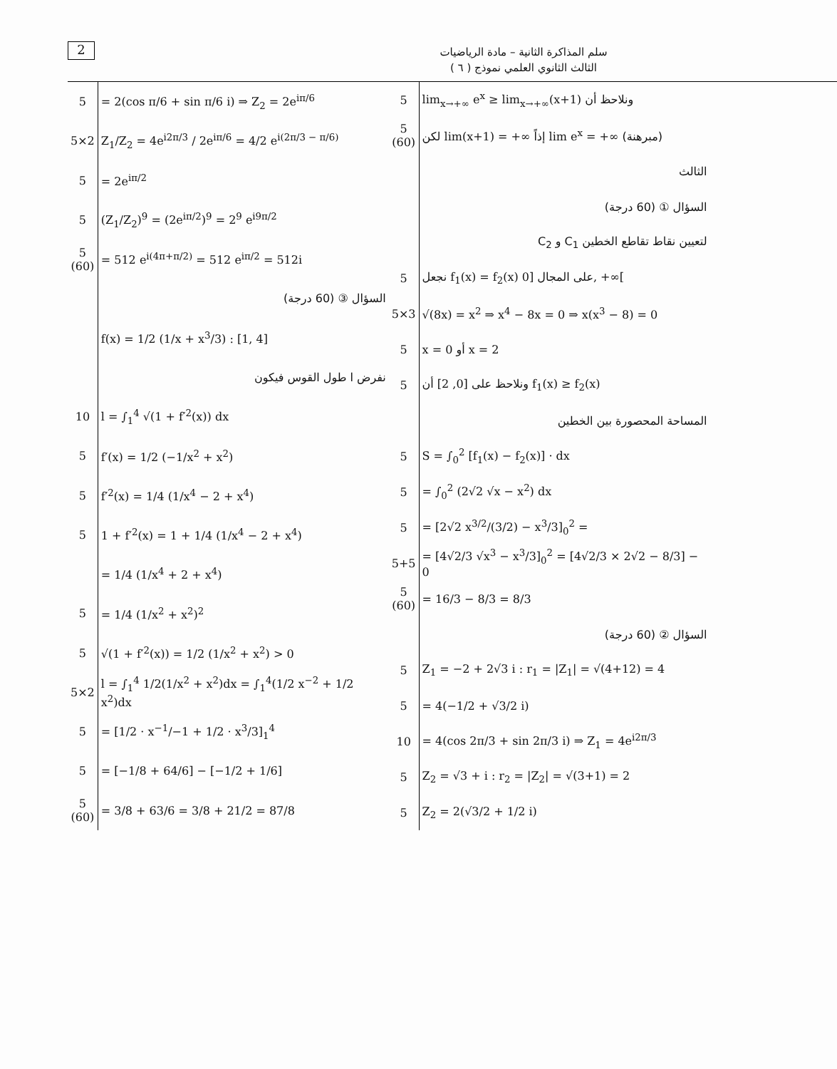2
سلم المذاكرة الثانية – مادة الرياضيات
الثالث الثانوي العلمي نموذج ( ٦ )
| 5 | = 2(cos π/6 + sin π/6 i) ⇒ Z<sub>2</sub> = 2e<sup>iπ/6</sup> |
| 5×2 | Z<sub>1</sub>/Z<sub>2</sub> = 4e<sup>i2π/3</sup> / 2e<sup>iπ/6</sup> = 4/2 e<sup>i(2π/3 − π/6)</sup> |
| 5 | = 2e<sup>iπ/2</sup> |
| 5 | (Z<sub>1</sub>/Z<sub>2</sub>)<sup>9</sup> = (2e<sup>iπ/2</sup>)<sup>9</sup> = 2<sup>9</sup> e<sup>i9π/2</sup> |
| 5 (60) | = 512 e<sup>i(4π+π/2)</sup> = 512 e<sup>iπ/2</sup> = 512i |
| | السؤال ③ (60 درجة) |
| | f(x) = 1/2 (1/x + x<sup>3</sup>/3) : [1, 4] |
| | نفرض l طول القوس فيكون |
| 10 | l = ∫<sub>1</sub><sup>4</sup> √(1 + f′<sup>2</sup>(x)) dx |
| 5 | f′(x) = 1/2 (−1/x<sup>2</sup> + x<sup>2</sup>) |
| 5 | f′<sup>2</sup>(x) = 1/4 (1/x<sup>4</sup> − 2 + x<sup>4</sup>) |
| 5 | 1 + f′<sup>2</sup>(x) = 1 + 1/4 (1/x<sup>4</sup> − 2 + x<sup>4</sup>) |
| | = 1/4 (1/x<sup>4</sup> + 2 + x<sup>4</sup>) |
| 5 | = 1/4 (1/x<sup>2</sup> + x<sup>2</sup>)<sup>2</sup> |
| 5 | √(1 + f′<sup>2</sup>(x)) = 1/2 (1/x<sup>2</sup> + x<sup>2</sup>) > 0 |
| 5×2 | l = ∫<sub>1</sub><sup>4</sup> 1/2(1/x<sup>2</sup> + x<sup>2</sup>)dx = ∫<sub>1</sub><sup>4</sup>(1/2 x<sup>−2</sup> + 1/2 x<sup>2</sup>)dx |
| 5 | = [1/2 · x<sup>−1</sup>/−1 + 1/2 · x<sup>3</sup>/3]<sub>1</sub><sup>4</sup> |
| 5 | = [−1/8 + 64/6] − [−1/2 + 1/6] |
| 5 (60) | = 3/8 + 63/6 = 3/8 + 21/2 = 87/8 |
| 5 | lim<sub>x→+∞</sub> e<sup>x</sup> ≥ lim<sub>x→+∞</sub>(x+1) ونلاحظ أن |
| 5 (60) | لكن lim(x+1) = +∞ إذاً lim e<sup>x</sup> = +∞ (مبرهنة) |
| | الثالث |
| | السؤال ① (60 درجة) |
| | لتعيين نقاط تقاطع الخطين C<sub>1</sub> و C<sub>2</sub> |
| 5 | نجعل f<sub>1</sub>(x) = f<sub>2</sub>(x) على المجال [0, +∞[ |
| 5×3 | √(8x) = x<sup>2</sup> ⇒ x<sup>4</sup> − 8x = 0 ⇒ x(x<sup>3</sup> − 8) = 0 |
| 5 | x = 0 أو x = 2 |
| 5 | ونلاحظ على [0, 2] أن f<sub>1</sub>(x) ≥ f<sub>2</sub>(x) |
| | المساحة المحصورة بين الخطين |
| 5 | S = ∫<sub>0</sub><sup>2</sup> [f<sub>1</sub>(x) − f<sub>2</sub>(x)] · dx |
| 5 | = ∫<sub>0</sub><sup>2</sup> (2√2 √x − x<sup>2</sup>) dx |
| 5 | = [2√2 x<sup>3/2</sup>/(3/2) − x<sup>3</sup>/3]<sub>0</sub><sup>2</sup> = |
| 5+5 | = [4√2/3 √x<sup>3</sup> − x<sup>3</sup>/3]<sub>0</sub><sup>2</sup> = [4√2/3 × 2√2 − 8/3] − 0 |
| 5 (60) | = 16/3 − 8/3 = 8/3 |
| | السؤال ② (60 درجة) |
| 5 | Z<sub>1</sub> = −2 + 2√3 i : r<sub>1</sub> = /Z<sub>1</sub>/ = √(4+12) = 4 |
| 5 | = 4(−1/2 + √3/2 i) |
| 10 | = 4(cos 2π/3 + sin 2π/3 i) ⇒ Z<sub>1</sub> = 4e<sup>i2π/3</sup> |
| 5 | Z<sub>2</sub> = √3 + i : r<sub>2</sub> = /Z<sub>2</sub>/ = √(3+1) = 2 |
| 5 | Z<sub>2</sub> = 2(√3/2 + 1/2 i) |